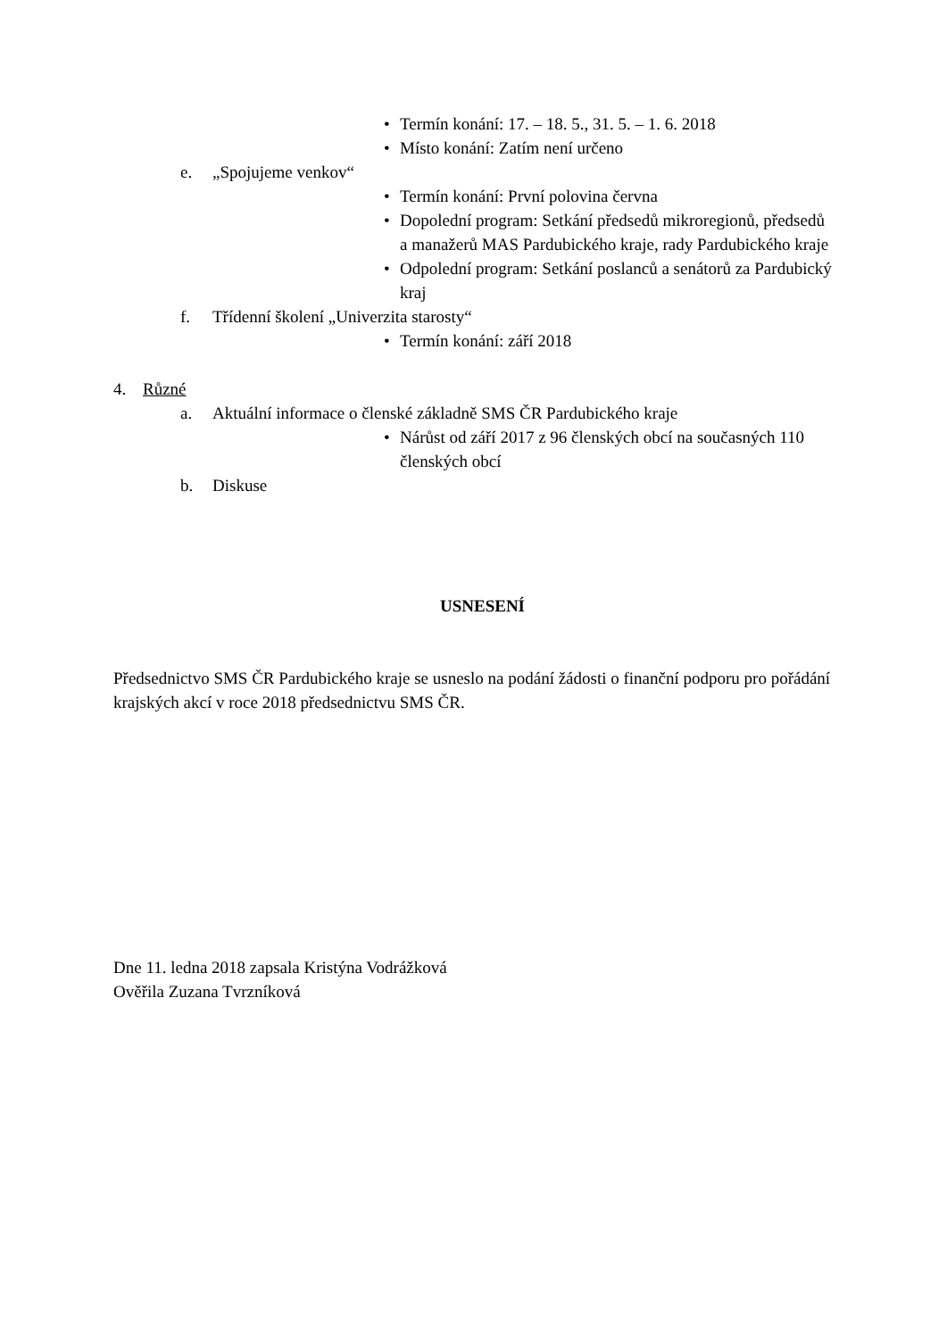• Termín konání: 17. – 18. 5., 31. 5. – 1. 6. 2018
• Místo konání: Zatím není určeno
e. „Spojujeme venkov“
• Termín konání: První polovina června
• Dopolední program: Setkání předsedů mikroregionů, předsedů a manažerů MAS Pardubického kraje, rady Pardubického kraje
• Odpolední program: Setkání poslanců a senátorů za Pardubický kraj
f. Třídenní školení „Univerzita starosty“
• Termín konání: září 2018
4. Různé
a. Aktuální informace o členské základně SMS ČR Pardubického kraje
• Nárůst od září 2017 z 96 členských obcí na současných 110 členských obcí
b. Diskuse
USNESENÍ
Předsednictvo SMS ČR Pardubického kraje se usneslo na podání žádosti o finanční podporu pro pořádání krajských akcí v roce 2018 předsednictvu SMS ČR.
Dne 11. ledna 2018 zapsala Kristýna Vodrážková
Ověřila Zuzana Tvrzníková